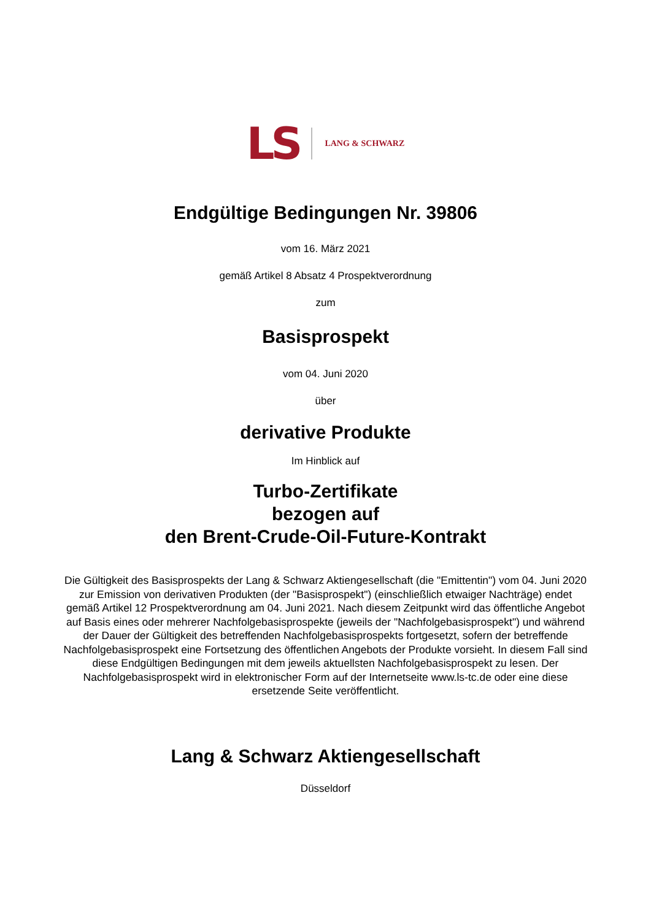LS LANG & SCHWARZ
Endgültige Bedingungen Nr. 39806
vom 16. März 2021
gemäß Artikel 8 Absatz 4 Prospektverordnung
zum
Basisprospekt
vom 04. Juni 2020
über
derivative Produkte
Im Hinblick auf
Turbo-Zertifikate
bezogen auf
den Brent-Crude-Oil-Future-Kontrakt
Die Gültigkeit des Basisprospekts der Lang & Schwarz Aktiengesellschaft (die "Emittentin") vom 04. Juni 2020 zur Emission von derivativen Produkten (der "Basisprospekt") (einschließlich etwaiger Nachträge) endet gemäß Artikel 12 Prospektverordnung am 04. Juni 2021. Nach diesem Zeitpunkt wird das öffentliche Angebot auf Basis eines oder mehrerer Nachfolgebasisprospekte (jeweils der "Nachfolgebasisprospekt") und während der Dauer der Gültigkeit des betreffenden Nachfolgebasisprospekts fortgesetzt, sofern der betreffende Nachfolgebasisprospekt eine Fortsetzung des öffentlichen Angebots der Produkte vorsieht. In diesem Fall sind diese Endgültigen Bedingungen mit dem jeweils aktuellsten Nachfolgebasisprospekt zu lesen. Der Nachfolgebasisprospekt wird in elektronischer Form auf der Internetseite www.ls-tc.de oder eine diese ersetzende Seite veröffentlicht.
Lang & Schwarz Aktiengesellschaft
Düsseldorf